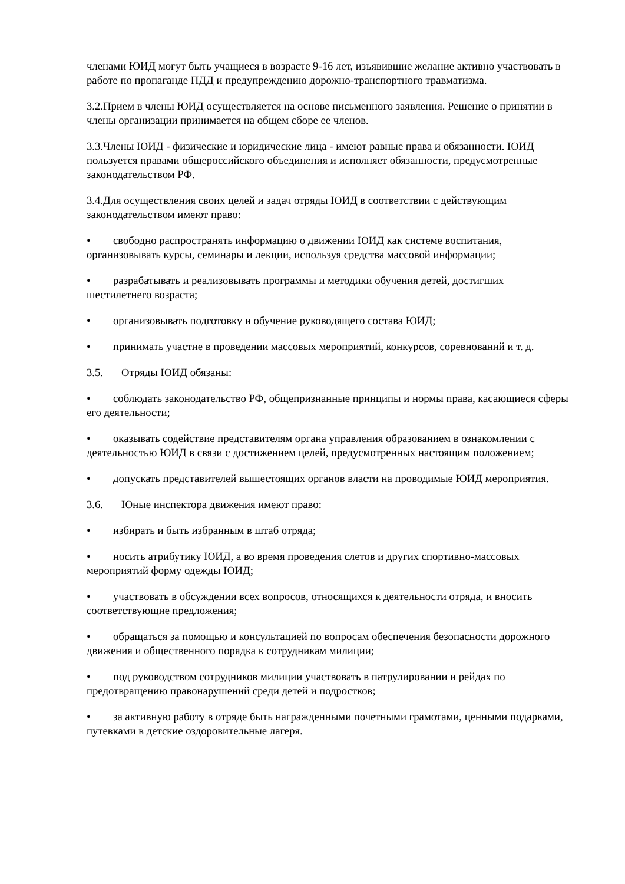членами ЮИД могут быть учащиеся в возрасте 9-16 лет, изъявившие желание активно участвовать в работе по пропаганде ПДД и предупреждению дорожно-транспортного травматизма.
3.2.Прием в члены ЮИД осуществляется на основе письменного заявления. Решение о принятии в члены организации принимается на общем сборе ее членов.
3.3.Члены ЮИД - физические и юридические лица - имеют равные права и обязанности. ЮИД пользуется правами общероссийского объединения и исполняет обязанности, предусмотренные законодательством РФ.
3.4.Для осуществления своих целей и задач отряды ЮИД в соответствии с действующим законодательством имеют право:
• свободно распространять информацию о движении ЮИД как системе воспитания, организовывать курсы, семинары и лекции, используя средства массовой информации;
• разрабатывать и реализовывать программы и методики обучения детей, достигших шестилетнего возраста;
• организовывать подготовку и обучение руководящего состава ЮИД;
• принимать участие в проведении массовых мероприятий, конкурсов, соревнований и т. д.
3.5. Отряды ЮИД обязаны:
• соблюдать законодательство РФ, общепризнанные принципы и нормы права, касающиеся сферы его деятельности;
• оказывать содействие представителям органа управления образованием в ознакомлении с деятельностью ЮИД в связи с достижением целей, предусмотренных настоящим положением;
• допускать представителей вышестоящих органов власти на проводимые ЮИД мероприятия.
3.6. Юные инспектора движения имеют право:
• избирать и быть избранным в штаб отряда;
• носить атрибутику ЮИД, а во время проведения слетов и других спортивно-массовых мероприятий форму одежды ЮИД;
• участвовать в обсуждении всех вопросов, относящихся к деятельности отряда, и вносить соответствующие предложения;
• обращаться за помощью и консультацией по вопросам обеспечения безопасности дорожного движения и общественного порядка к сотрудникам милиции;
• под руководством сотрудников милиции участвовать в патрулировании и рейдах по предотвращению правонарушений среди детей и подростков;
• за активную работу в отряде быть награжденными почетными грамотами, ценными подарками, путевками в детские оздоровительные лагеря.